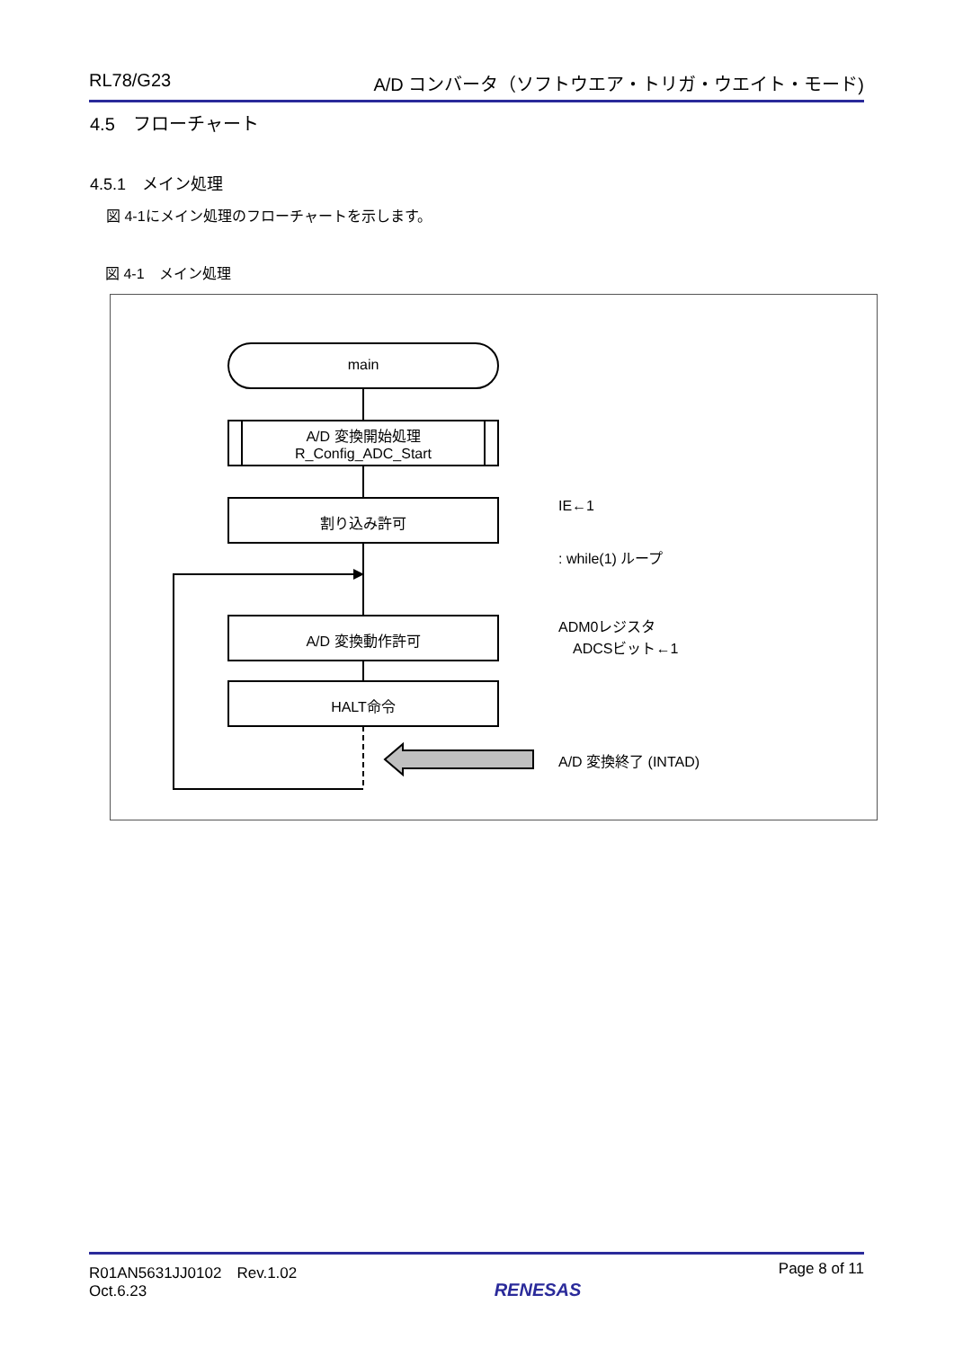RL78/G23 A/D コンバータ（ソフトウエア・トリガ・ウエイト・モード)
4.5　フローチャート
4.5.1　メイン処理
図 4-1にメイン処理のフローチャートを示します。
図 4-1　メイン処理
main
A/D 変換開始処理
R_Config_ADC_Start
割り込み許可
A/D 変換動作許可
HALT命令
IE←1
: while(1) ループ
ADM0レジスタ
　ADCSビット←1
A/D 変換終了 (INTAD)
R01AN5631JJ0102　Rev.1.02
Oct.6.23 RENESAS Page 8 of 11